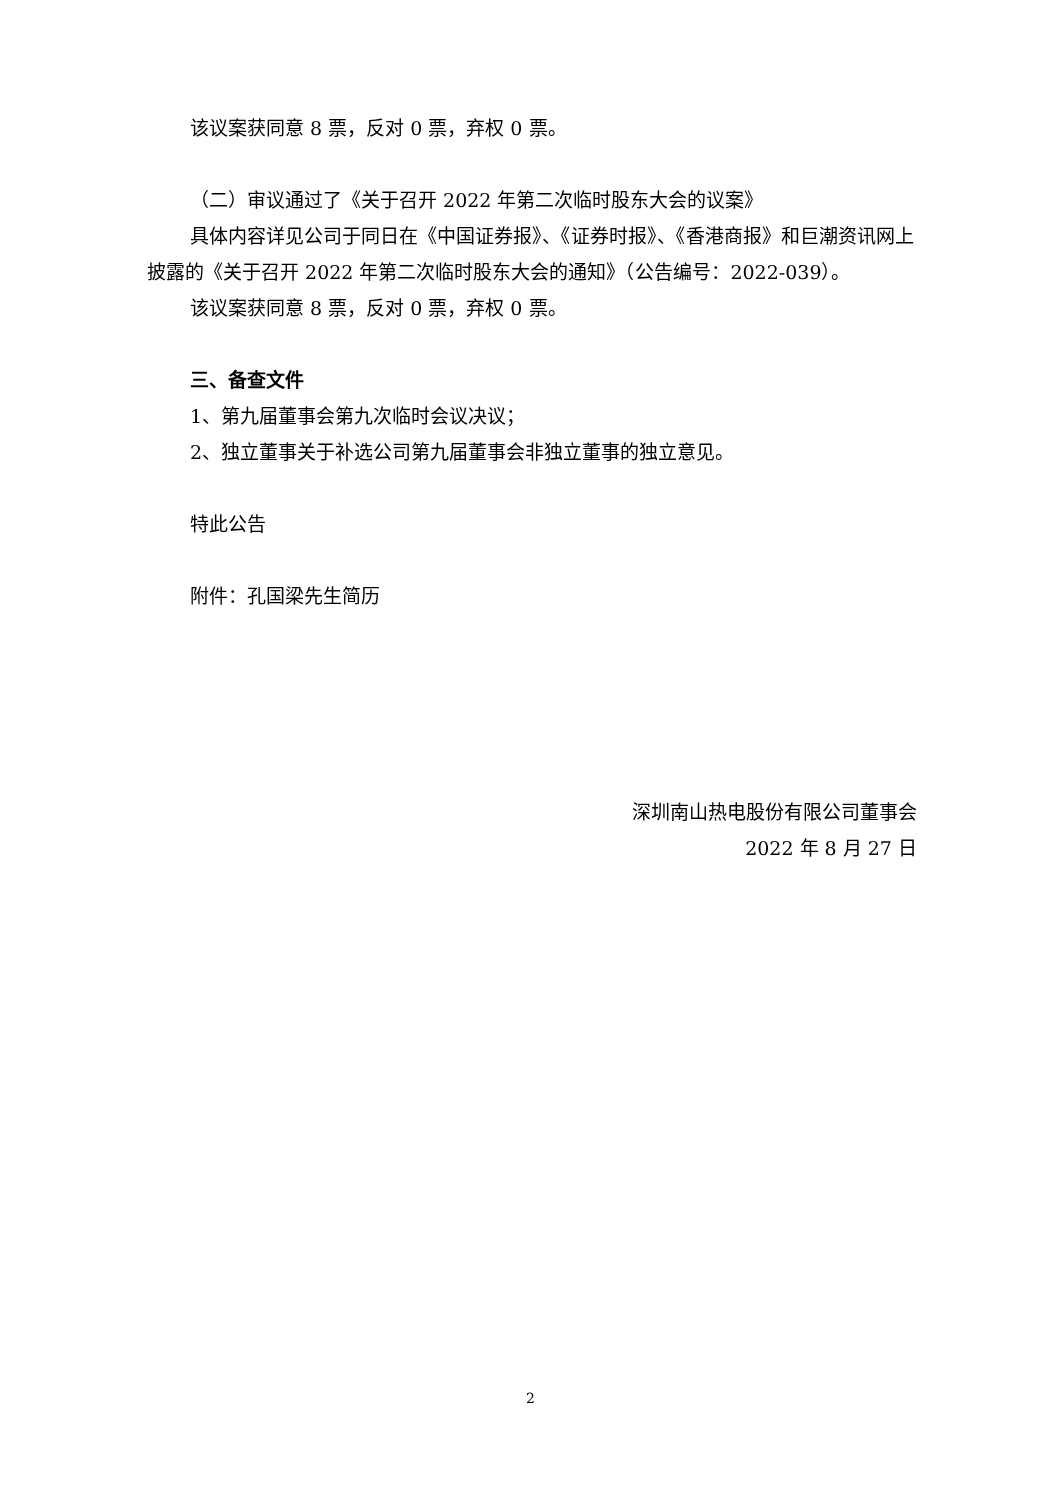该议案获同意 8 票，反对 0 票，弃权 0 票。
（二）审议通过了《关于召开 2022 年第二次临时股东大会的议案》
具体内容详见公司于同日在《中国证券报》、《证券时报》、《香港商报》和巨潮资讯网上披露的《关于召开 2022 年第二次临时股东大会的通知》（公告编号：2022-039）。
该议案获同意 8 票，反对 0 票，弃权 0 票。
三、备查文件
1、第九届董事会第九次临时会议决议；
2、独立董事关于补选公司第九届董事会非独立董事的独立意见。
特此公告
附件：孔国梁先生简历
深圳南山热电股份有限公司董事会
2022 年 8 月 27 日
2